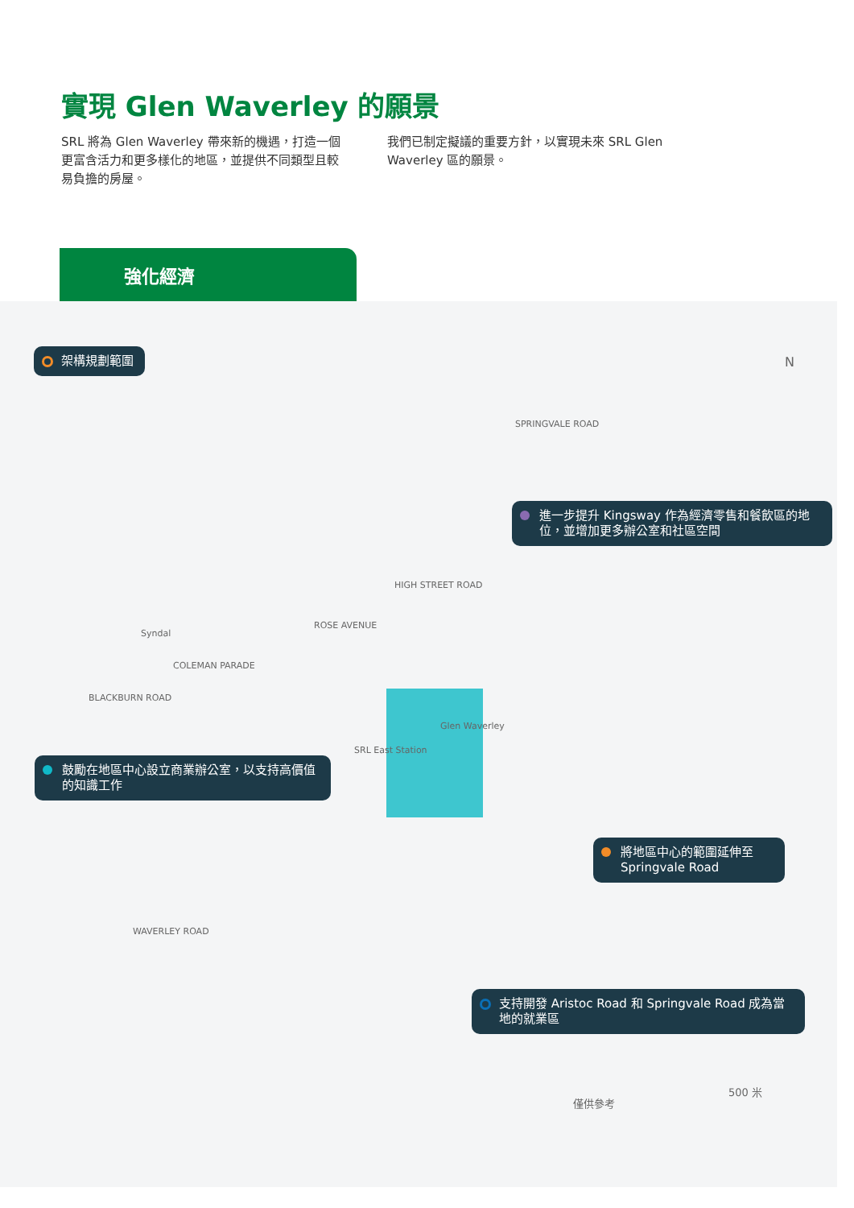實現 Glen Waverley 的願景
SRL 將為 Glen Waverley 帶來新的機遇，打造一個更富含活力和更多樣化的地區，並提供不同類型且較易負擔的房屋。
我們已制定擬議的重要方針，以實現未來 SRL Glen Waverley 區的願景。
強化經濟
架構規劃範圍
進一步提升 Kingsway 作為經濟零售和餐飲區的地位，並增加更多辦公室和社區空間
鼓勵在地區中心設立商業辦公室，以支持高價值的知識工作
將地區中心的範圍延伸至 Springvale Road
支持開發 Aristoc Road 和 Springvale Road 成為當地的就業區
Syndal
Glen Waverley
SRL East Station
HIGH STREET ROAD
SPRINGVALE ROAD
COLEMAN PARADE
ROSE AVENUE
BLACKBURN ROAD
WAVERLEY ROAD
N
僅供參考
500 米